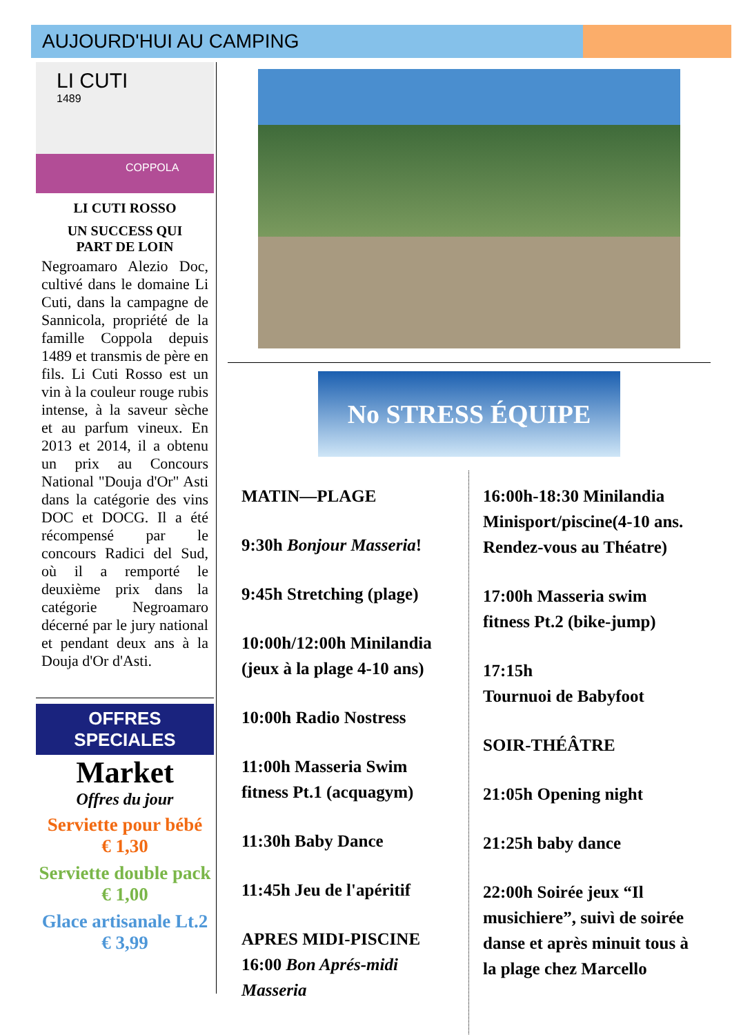AUJOURD'HUI AU CAMPING
LI CUTI
1489
COPPOLA
LI CUTI ROSSO
UN SUCCESS QUI
PART DE LOIN
Negroamaro Alezio Doc, cultivé dans le domaine Li Cuti, dans la campagne de Sannicola, propriété de la famille Coppola depuis 1489 et transmis de père en fils. Li Cuti Rosso est un vin à la couleur rouge rubis intense, à la saveur sèche et au parfum vineux. En 2013 et 2014, il a obtenu un prix au Concours National "Douja d'Or" Asti dans la catégorie des vins DOC et DOCG. Il a été récompensé par le concours Radici del Sud, où il a remporté le deuxième prix dans la catégorie Negroamaro décerné par le jury national et pendant deux ans à la Douja d'Or d'Asti.
OFFRES SPECIALES
Market
Offres du jour
Serviette pour bébé
€ 1,30
Serviette double pack
€ 1,00
Glace artisanale Lt.2
€ 3,99
No STRESS ÉQUIPE
MATIN—PLAGE
9:30h Bonjour Masseria!
9:45h Stretching (plage)
10:00h/12:00h Minilandia (jeux à la plage 4-10 ans)
10:00h Radio Nostress
11:00h Masseria Swim fitness Pt.1 (acquagym)
11:30h Baby Dance
11:45h Jeu de l'apéritif
APRES MIDI-PISCINE
16:00 Bon Aprés-midi Masseria
16:00h-18:30 Minilandia Minisport/piscine(4-10 ans. Rendez-vous au Théatre)
17:00h Masseria swim fitness Pt.2 (bike-jump)
17:15h
Tournuoi de Babyfoot
SOIR-THÉÂTRE
21:05h Opening night
21:25h baby dance
22:00h Soirée jeux “Il musichiere”, suivì de soirée danse et après minuit tous à la plage chez Marcello